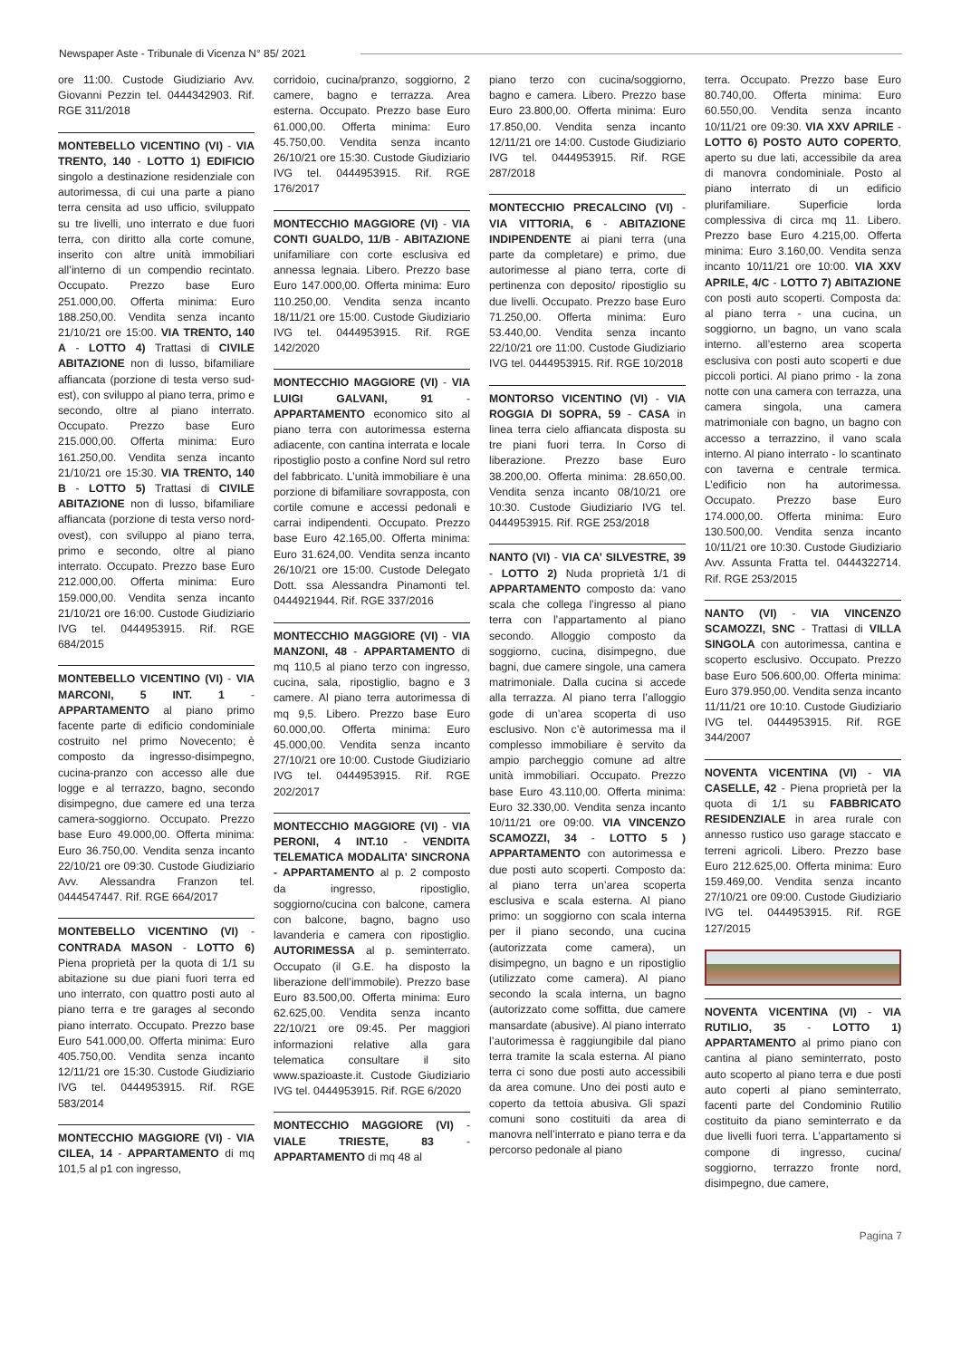Newspaper Aste - Tribunale di Vicenza N° 85/ 2021
ore 11:00. Custode Giudiziario Avv. Giovanni Pezzin tel. 0444342903. Rif. RGE 311/2018
MONTEBELLO VICENTINO (VI) - VIA TRENTO, 140 - LOTTO 1) EDIFICIO singolo a destinazione residenziale con autorimessa, di cui una parte a piano terra censita ad uso ufficio, sviluppato su tre livelli, uno interrato e due fuori terra, con diritto alla corte comune, inserito con altre unità immobiliari all’interno di un compendio recintato. Occupato. Prezzo base Euro 251.000,00. Offerta minima: Euro 188.250,00. Vendita senza incanto 21/10/21 ore 15:00. VIA TRENTO, 140 A - LOTTO 4) Trattasi di CIVILE ABITAZIONE non di lusso, bifamiliare affiancata (porzione di testa verso sud-est), con sviluppo al piano terra, primo e secondo, oltre al piano interrato. Occupato. Prezzo base Euro 215.000,00. Offerta minima: Euro 161.250,00. Vendita senza incanto 21/10/21 ore 15:30. VIA TRENTO, 140 B - LOTTO 5) Trattasi di CIVILE ABITAZIONE non di lusso, bifamiliare affiancata (porzione di testa verso nord-ovest), con sviluppo al piano terra, primo e secondo, oltre al piano interrato. Occupato. Prezzo base Euro 212.000,00. Offerta minima: Euro 159.000,00. Vendita senza incanto 21/10/21 ore 16:00. Custode Giudiziario IVG tel. 0444953915. Rif. RGE 684/2015
MONTEBELLO VICENTINO (VI) - VIA MARCONI, 5 INT. 1 - APPARTAMENTO al piano primo facente parte di edificio condominiale costruito nel primo Novecento; è composto da ingresso-disimpegno, cucina-pranzo con accesso alle due logge e al terrazzo, bagno, secondo disimpegno, due camere ed una terza camera-soggiorno. Occupato. Prezzo base Euro 49.000,00. Offerta minima: Euro 36.750,00. Vendita senza incanto 22/10/21 ore 09:30. Custode Giudiziario Avv. Alessandra Franzon tel. 0444547447. Rif. RGE 664/2017
MONTEBELLO VICENTINO (VI) - CONTRADA MASON - LOTTO 6) Piena proprietà per la quota di 1/1 su abitazione su due piani fuori terra ed uno interrato, con quattro posti auto al piano terra e tre garages al secondo piano interrato. Occupato. Prezzo base Euro 541.000,00. Offerta minima: Euro 405.750,00. Vendita senza incanto 12/11/21 ore 15:30. Custode Giudiziario IVG tel. 0444953915. Rif. RGE 583/2014
MONTECCHIO MAGGIORE (VI) - VIA CILEA, 14 - APPARTAMENTO di mq 101,5 al p1 con ingresso,
corridoio, cucina/pranzo, soggiorno, 2 camere, bagno e terrazza. Area esterna. Occupato. Prezzo base Euro 61.000,00. Offerta minima: Euro 45.750,00. Vendita senza incanto 26/10/21 ore 15:30. Custode Giudiziario IVG tel. 0444953915. Rif. RGE 176/2017
MONTECCHIO MAGGIORE (VI) - VIA CONTI GUALDO, 11/B - ABITAZIONE unifamiliare con corte esclusiva ed annessa legnaia. Libero. Prezzo base Euro 147.000,00. Offerta minima: Euro 110.250,00. Vendita senza incanto 18/11/21 ore 15:00. Custode Giudiziario IVG tel. 0444953915. Rif. RGE 142/2020
MONTECCHIO MAGGIORE (VI) - VIA LUIGI GALVANI, 91 - APPARTAMENTO economico sito al piano terra con autorimessa esterna adiacente, con cantina interrata e locale ripostiglio posto a confine Nord sul retro del fabbricato. L’unità immobiliare è una porzione di bifamiliare sovrapposta, con cortile comune e accessi pedonali e carrai indipendenti. Occupato. Prezzo base Euro 42.165,00. Offerta minima: Euro 31.624,00. Vendita senza incanto 26/10/21 ore 15:00. Custode Delegato Dott. ssa Alessandra Pinamonti tel. 0444921944. Rif. RGE 337/2016
MONTECCHIO MAGGIORE (VI) - VIA MANZONI, 48 - APPARTAMENTO di mq 110,5 al piano terzo con ingresso, cucina, sala, ripostiglio, bagno e 3 camere. Al piano terra autorimessa di mq 9,5. Libero. Prezzo base Euro 60.000,00. Offerta minima: Euro 45.000,00. Vendita senza incanto 27/10/21 ore 10:00. Custode Giudiziario IVG tel. 0444953915. Rif. RGE 202/2017
MONTECCHIO MAGGIORE (VI) - VIA PERONI, 4 INT.10 - VENDITA TELEMATICA MODALITA’ SINCRONA - APPARTAMENTO al p. 2 composto da ingresso, ripostiglio, soggiorno/cucina con balcone, camera con balcone, bagno, bagno uso lavanderia e camera con ripostiglio. AUTORIMESSA al p. seminterrato. Occupato (il G.E. ha disposto la liberazione dell’immobile). Prezzo base Euro 83.500,00. Offerta minima: Euro 62.625,00. Vendita senza incanto 22/10/21 ore 09:45. Per maggiori informazioni relative alla gara telematica consultare il sito www.spazioaste.it. Custode Giudiziario IVG tel. 0444953915. Rif. RGE 6/2020
MONTECCHIO MAGGIORE (VI) - VIALE TRIESTE, 83 - APPARTAMENTO di mq 48 al
piano terzo con cucina/soggiorno, bagno e camera. Libero. Prezzo base Euro 23.800,00. Offerta minima: Euro 17.850,00. Vendita senza incanto 12/11/21 ore 14:00. Custode Giudiziario IVG tel. 0444953915. Rif. RGE 287/2018
MONTECCHIO PRECALCINO (VI) - VIA VITTORIA, 6 - ABITAZIONE INDIPENDENTE ai piani terra (una parte da completare) e primo, due autorimesse al piano terra, corte di pertinenza con deposito/ ripostiglio su due livelli. Occupato. Prezzo base Euro 71.250,00. Offerta minima: Euro 53.440,00. Vendita senza incanto 22/10/21 ore 11:00. Custode Giudiziario IVG tel. 0444953915. Rif. RGE 10/2018
MONTORSO VICENTINO (VI) - VIA ROGGIA DI SOPRA, 59 - CASA in linea terra cielo affiancata disposta su tre piani fuori terra. In Corso di liberazione. Prezzo base Euro 38.200,00. Offerta minima: 28.650,00. Vendita senza incanto 08/10/21 ore 10:30. Custode Giudiziario IVG tel. 0444953915. Rif. RGE 253/2018
NANTO (VI) - VIA CA’ SILVESTRE, 39 - LOTTO 2) Nuda proprietà 1/1 di APPARTAMENTO composto da: vano scala che collega l’ingresso al piano terra con l’appartamento al piano secondo. Alloggio composto da soggiorno, cucina, disimpegno, due bagni, due camere singole, una camera matrimoniale. Dalla cucina si accede alla terrazza. Al piano terra l’alloggio gode di un’area scoperta di uso esclusivo. Non c’è autorimessa ma il complesso immobiliare è servito da ampio parcheggio comune ad altre unità immobiliari. Occupato. Prezzo base Euro 43.110,00. Offerta minima: Euro 32.330,00. Vendita senza incanto 10/11/21 ore 09:00. VIA VINCENZO SCAMOZZI, 34 - LOTTO 5 ) APPARTAMENTO con autorimessa e due posti auto scoperti. Composto da: al piano terra un’area scoperta esclusiva e scala esterna. Al piano primo: un soggiorno con scala interna per il piano secondo, una cucina (autorizzata come camera), un disimpegno, un bagno e un ripostiglio (utilizzato come camera). Al piano secondo la scala interna, un bagno (autorizzato come soffitta, due camere mansardate (abusive). Al piano interrato l’autorimessa è raggiungibile dal piano terra tramite la scala esterna. Al piano terra ci sono due posti auto accessibili da area comune. Uno dei posti auto e coperto da tettoia abusiva. Gli spazi comuni sono costituiti da area di manovra nell’interrato e piano terra e da percorso pedonale al piano
terra. Occupato. Prezzo base Euro 80.740,00. Offerta minima: Euro 60.550,00. Vendita senza incanto 10/11/21 ore 09:30. VIA XXV APRILE - LOTTO 6) POSTO AUTO COPERTO, aperto su due lati, accessibile da area di manovra condominiale. Posto al piano interrato di un edificio plurifamiliare. Superficie lorda complessiva di circa mq 11. Libero. Prezzo base Euro 4.215,00. Offerta minima: Euro 3.160,00. Vendita senza incanto 10/11/21 ore 10:00. VIA XXV APRILE, 4/C - LOTTO 7) ABITAZIONE con posti auto scoperti. Composta da: al piano terra - una cucina, un soggiorno, un bagno, un vano scala interno. all’esterno area scoperta esclusiva con posti auto scoperti e due piccoli portici. Al piano primo - la zona notte con una camera con terrazza, una camera singola, una camera matrimoniale con bagno, un bagno con accesso a terrazzino, il vano scala interno. Al piano interrato - lo scantinato con taverna e centrale termica. L’edificio non ha autorimessa. Occupato. Prezzo base Euro 174.000,00. Offerta minima: Euro 130.500,00. Vendita senza incanto 10/11/21 ore 10:30. Custode Giudiziario Avv. Assunta Fratta tel. 0444322714. Rif. RGE 253/2015
NANTO (VI) - VIA VINCENZO SCAMOZZI, SNC - Trattasi di VILLA SINGOLA con autorimessa, cantina e scoperto esclusivo. Occupato. Prezzo base Euro 506.600,00. Offerta minima: Euro 379.950,00. Vendita senza incanto 11/11/21 ore 10:10. Custode Giudiziario IVG tel. 0444953915. Rif. RGE 344/2007
NOVENTA VICENTINA (VI) - VIA CASELLE, 42 - Piena proprietà per la quota di 1/1 su FABBRICATO RESIDENZIALE in area rurale con annesso rustico uso garage staccato e terreni agricoli. Libero. Prezzo base Euro 212.625,00. Offerta minima: Euro 159.469,00. Vendita senza incanto 27/10/21 ore 09:00. Custode Giudiziario IVG tel. 0444953915. Rif. RGE 127/2015
NOVENTA VICENTINA (VI) - VIA RUTILIO, 35 - LOTTO 1) APPARTAMENTO al primo piano con cantina al piano seminterrato, posto auto scoperto al piano terra e due posti auto coperti al piano seminterrato, facenti parte del Condominio Rutilio costituito da piano seminterrato e da due livelli fuori terra. L’appartamento si compone di ingresso, cucina/ soggiorno, terrazzo fronte nord, disimpegno, due camere,
Pagina 7